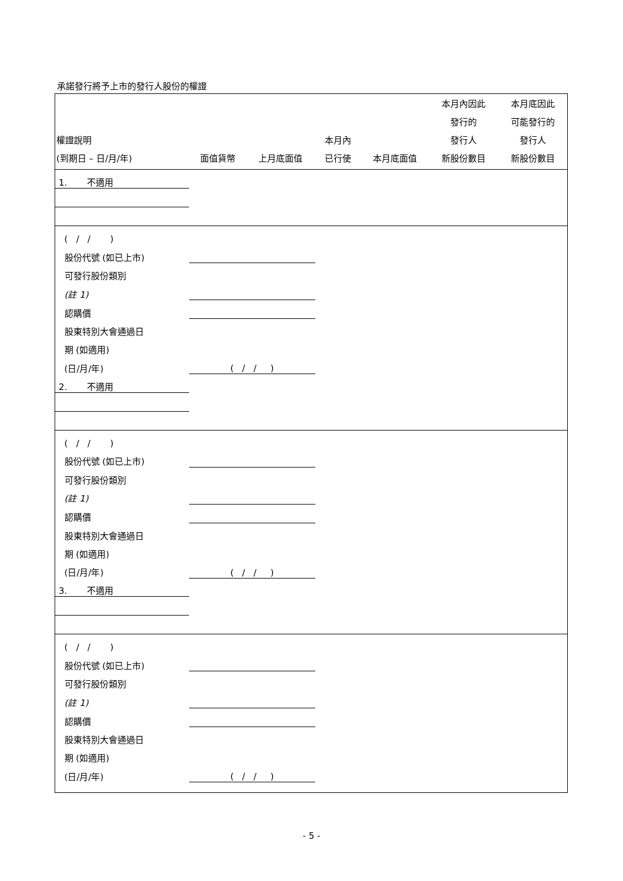承諾發行將予上市的發行人股份的權證
| 權證說明 (到期日 – 日/月/年) | 面值貨幣 | 上月底面值 | 本月內 已行使 | 本月底面值 | 本月內因此 發行的 發行人 新股份數目 | 本月底因此 可能發行的 發行人 新股份數目 |
| --- | --- | --- | --- | --- | --- | --- |
| 1. 不適用 | | | | | | |
| ( / / ) | | | | | | |
| 股份代號 (如已上市) | | | | | | |
| 可發行股份類別 | | | | | | |
| (註 1) | | | | | | |
| 認購價 | | | | | | |
| 股東特別大會通過日 | | | | | | |
| 期 (如適用) | | | | | | |
| (日/月/年) | ( / / ) | | | | | |
| 2. 不適用 | | | | | | |
| ( / / ) | | | | | | |
| 股份代號 (如已上市) | | | | | | |
| 可發行股份類別 | | | | | | |
| (註 1) | | | | | | |
| 認購價 | | | | | | |
| 股東特別大會通過日 | | | | | | |
| 期 (如適用) | | | | | | |
| (日/月/年) | ( / / ) | | | | | |
| 3. 不適用 | | | | | | |
| ( / / ) | | | | | | |
| 股份代號 (如已上市) | | | | | | |
| 可發行股份類別 | | | | | | |
| (註 1) | | | | | | |
| 認購價 | | | | | | |
| 股東特別大會通過日 | | | | | | |
| 期 (如適用) | | | | | | |
| (日/月/年) | ( / / ) | | | | | |
- 5 -